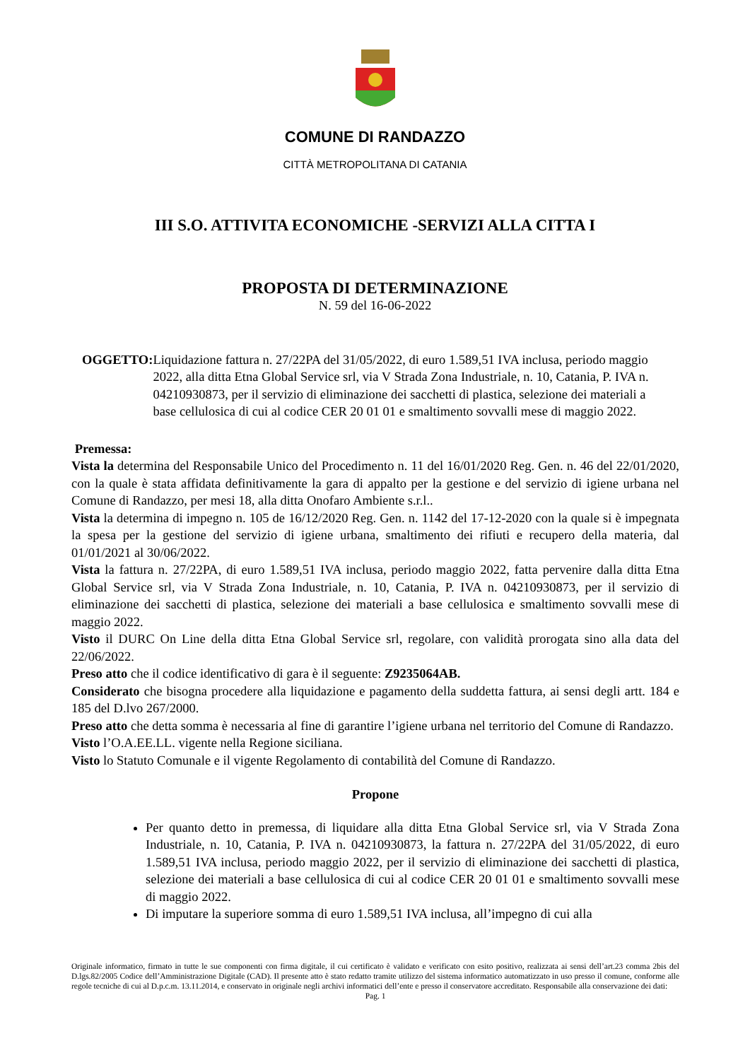COMUNE DI RANDAZZO
CITTÀ METROPOLITANA DI CATANIA
III S.O. ATTIVITA ECONOMICHE -SERVIZI ALLA CITTA I
PROPOSTA DI DETERMINAZIONE
N. 59 del 16-06-2022
OGGETTO: Liquidazione fattura n. 27/22PA del 31/05/2022, di euro 1.589,51 IVA inclusa, periodo maggio 2022, alla ditta Etna Global Service srl, via V Strada Zona Industriale, n. 10, Catania, P. IVA n. 04210930873, per il servizio di eliminazione dei sacchetti di plastica, selezione dei materiali a base cellulosica di cui al codice CER 20 01 01 e smaltimento sovvalli mese di maggio 2022.
Premessa:
Vista la determina del Responsabile Unico del Procedimento n. 11 del 16/01/2020 Reg. Gen. n. 46 del 22/01/2020, con la quale è stata affidata definitivamente la gara di appalto per la gestione e del servizio di igiene urbana nel Comune di Randazzo, per mesi 18, alla ditta Onofaro Ambiente s.r.l..
Vista la determina di impegno n. 105 de 16/12/2020 Reg. Gen. n. 1142 del 17-12-2020 con la quale si è impegnata la spesa per la gestione del servizio di igiene urbana, smaltimento dei rifiuti e recupero della materia, dal 01/01/2021 al 30/06/2022.
Vista la fattura n. 27/22PA, di euro 1.589,51 IVA inclusa, periodo maggio 2022, fatta pervenire dalla ditta Etna Global Service srl, via V Strada Zona Industriale, n. 10, Catania, P. IVA n. 04210930873, per il servizio di eliminazione dei sacchetti di plastica, selezione dei materiali a base cellulosica e smaltimento sovvalli mese di maggio 2022.
Visto il DURC On Line della ditta Etna Global Service srl, regolare, con validità prorogata sino alla data del 22/06/2022.
Preso atto che il codice identificativo di gara è il seguente: Z9235064AB.
Considerato che bisogna procedere alla liquidazione e pagamento della suddetta fattura, ai sensi degli artt. 184 e 185 del D.lvo 267/2000.
Preso atto che detta somma è necessaria al fine di garantire l’igiene urbana nel territorio del Comune di Randazzo.
Visto l’O.A.EE.LL. vigente nella Regione siciliana.
Visto lo Statuto Comunale e il vigente Regolamento di contabilità del Comune di Randazzo.
Propone
Per quanto detto in premessa, di liquidare alla ditta Etna Global Service srl, via V Strada Zona Industriale, n. 10, Catania, P. IVA n. 04210930873, la fattura n. 27/22PA del 31/05/2022, di euro 1.589,51 IVA inclusa, periodo maggio 2022, per il servizio di eliminazione dei sacchetti di plastica, selezione dei materiali a base cellulosica di cui al codice CER 20 01 01 e smaltimento sovvalli mese di maggio 2022.
Di imputare la superiore somma di euro 1.589,51 IVA inclusa, all’impegno di cui alla
Originale informatico, firmato in tutte le sue componenti con firma digitale, il cui certificato è validato e verificato con esito positivo, realizzata ai sensi dell’art.23 comma 2bis del D.lgs.82/2005 Codice dell’Amministrazione Digitale (CAD). Il presente atto è stato redatto tramite utilizzo del sistema informatico automatizzato in uso presso il comune, conforme alle regole tecniche di cui al D.p.c.m. 13.11.2014, e conservato in originale negli archivi informatici dell’ente e presso il conservatore accreditato. Responsabile alla conservazione dei dati:
Pag. 1